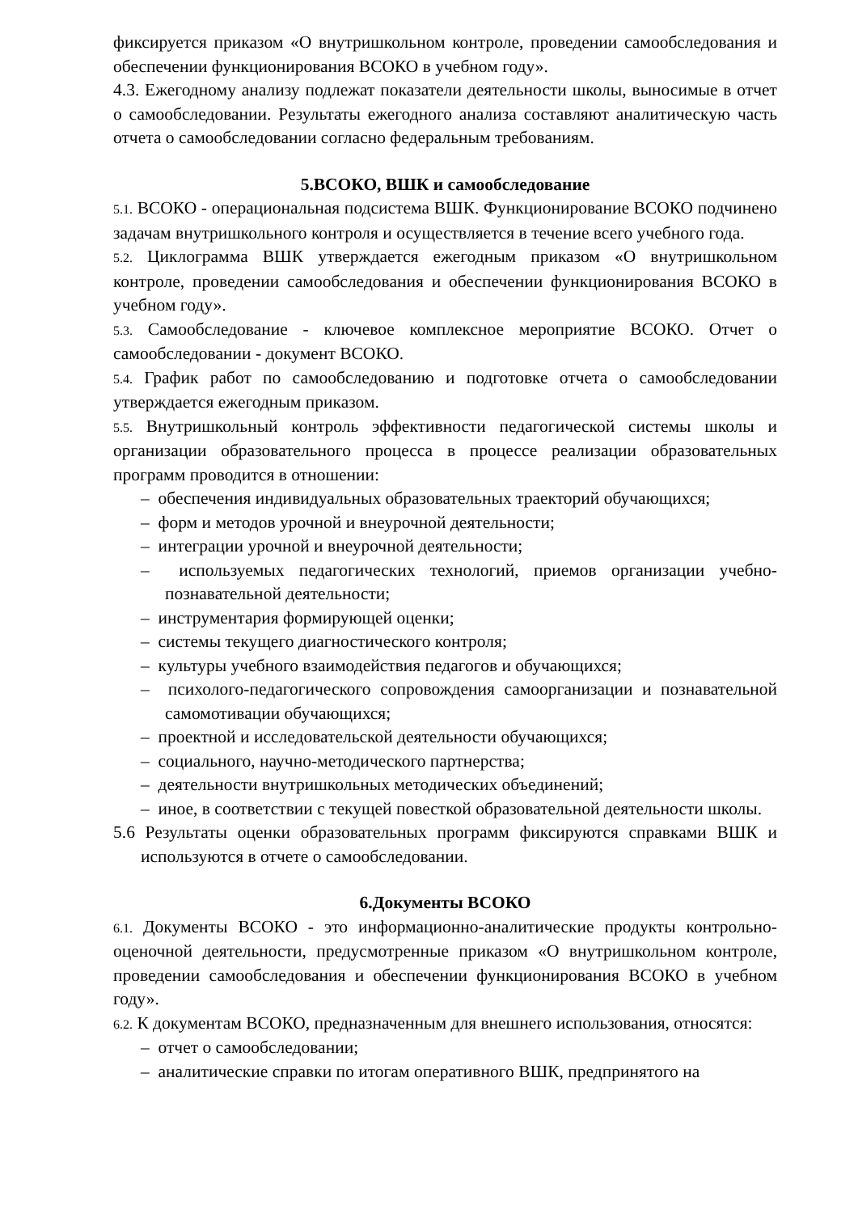фиксируется приказом «О внутришкольном контроле, проведении самообследования и обеспечении функционирования ВСОКО в учебном году».
4.3. Ежегодному анализу подлежат показатели деятельности школы, выносимые в отчет о самообследовании. Результаты ежегодного анализа составляют аналитическую часть отчета о самообследовании согласно федеральным требованиям.
5.ВСОКО, ВШК и самообследование
5.1. ВСОКО - операциональная подсистема ВШК. Функционирование ВСОКО подчинено задачам внутришкольного контроля и осуществляется в течение всего учебного года.
5.2. Циклограмма ВШК утверждается ежегодным приказом «О внутришкольном контроле, проведении самообследования и обеспечении функционирования ВСОКО в учебном году».
5.3. Самообследование - ключевое комплексное мероприятие ВСОКО. Отчет о самообследовании - документ ВСОКО.
5.4. График работ по самообследованию и подготовке отчета о самообследовании утверждается ежегодным приказом.
5.5. Внутришкольный контроль эффективности педагогической системы школы и организации образовательного процесса в процессе реализации образовательных программ проводится в отношении:
– обеспечения индивидуальных образовательных траекторий обучающихся;
– форм и методов урочной и внеурочной деятельности;
– интеграции урочной и внеурочной деятельности;
– используемых педагогических технологий, приемов организации учебно-познавательной деятельности;
– инструментария формирующей оценки;
– системы текущего диагностического контроля;
– культуры учебного взаимодействия педагогов и обучающихся;
– психолого-педагогического сопровождения самоорганизации и познавательной самомотивации обучающихся;
– проектной и исследовательской деятельности обучающихся;
– социального, научно-методического партнерства;
– деятельности внутришкольных методических объединений;
– иное, в соответствии с текущей повесткой образовательной деятельности школы.
5.6 Результаты оценки образовательных программ фиксируются справками ВШК и используются в отчете о самообследовании.
6.Документы ВСОКО
6.1. Документы ВСОКО - это информационно-аналитические продукты контрольно-оценочной деятельности, предусмотренные приказом «О внутришкольном контроле, проведении самообследования и обеспечении функционирования ВСОКО в учебном году».
6.2. К документам ВСОКО, предназначенным для внешнего использования, относятся:
– отчет о самообследовании;
– аналитические справки по итогам оперативного ВШК, предпринятого на